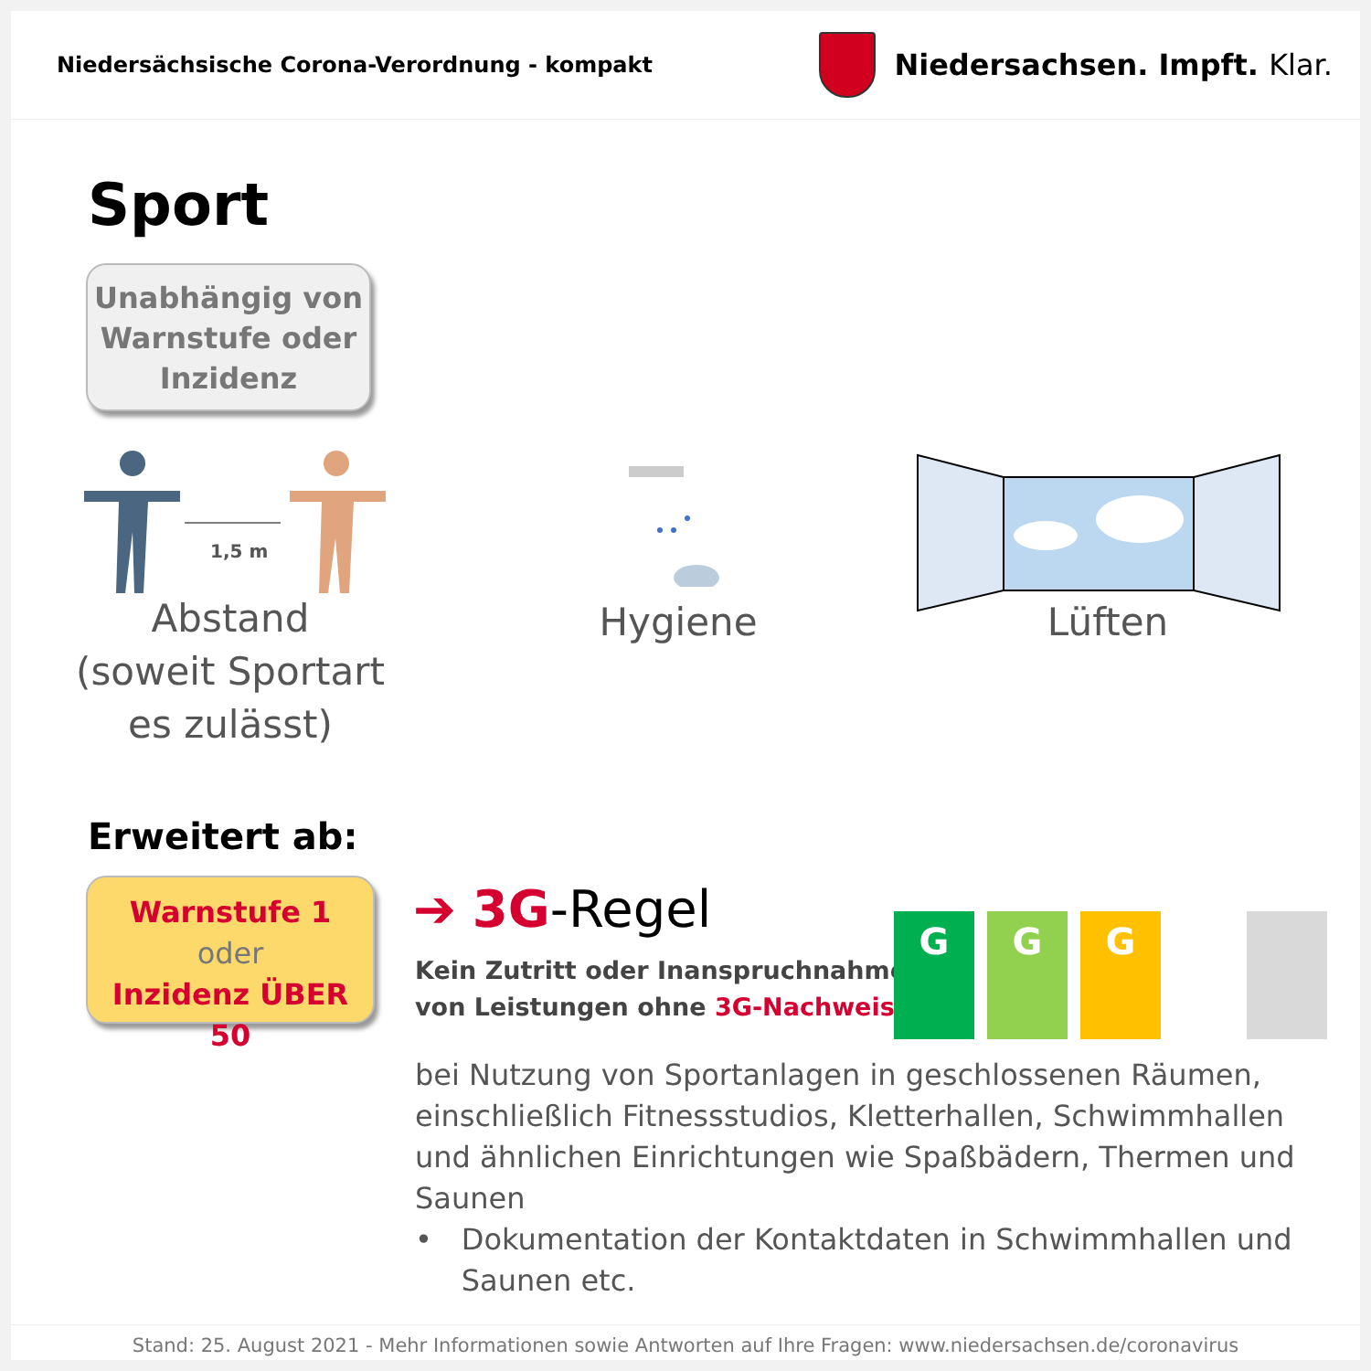Niedersächsische Corona-Verordnung - kompakt
Niedersachsen. Impft. Klar.
Sport
Unabhängig von
Warnstufe oder
Inzidenz
1,5 m
Abstand
(soweit Sportart
es zulässt)
Hygiene Lüften
Erweitert ab:
Warnstufe 1
oder
Inzidenz ÜBER 50
➔ 3G-Regel
Kein Zutritt oder Inanspruchnahme
von Leistungen ohne 3G-Nachweis
G
G
G
bei Nutzung von Sportanlagen in geschlossenen Räumen, einschließlich Fitnessstudios, Kletterhallen, Schwimmhallen und ähnlichen Einrichtungen wie Spaßbädern, Thermen und Saunen
• Dokumentation der Kontaktdaten in Schwimmhallen und Saunen etc.
Stand: 25. August 2021 - Mehr Informationen sowie Antworten auf Ihre Fragen: www.niedersachsen.de/coronavirus